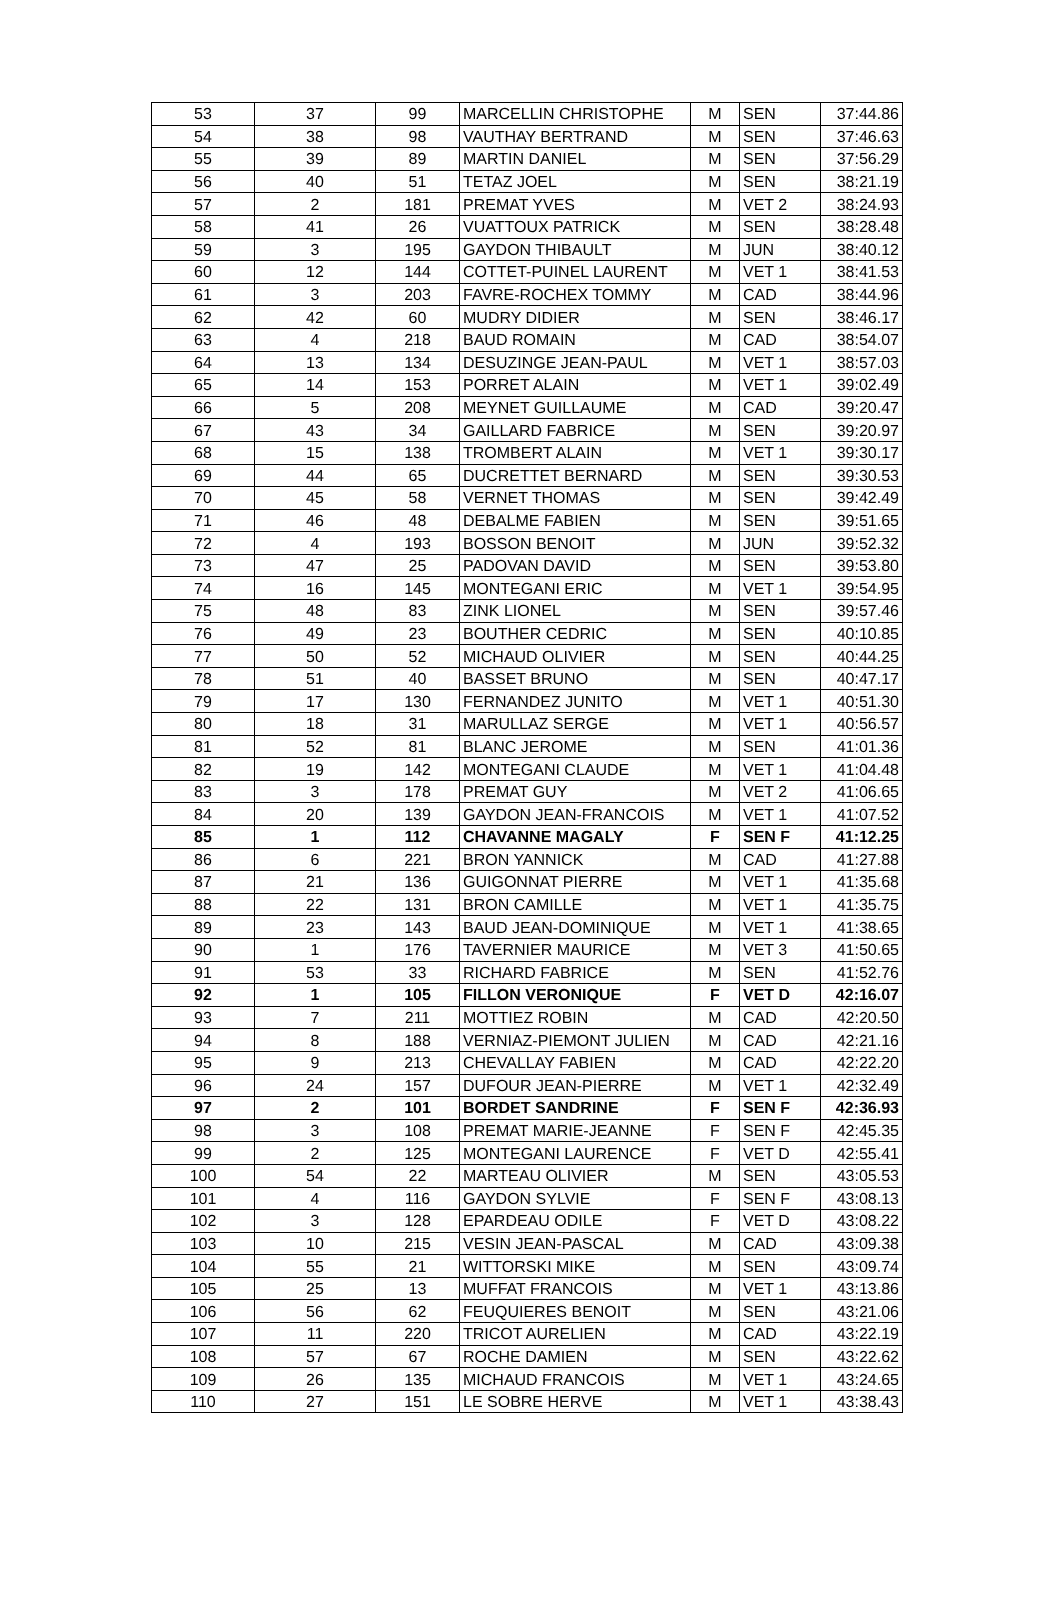| 53 | 37 | 99 | MARCELLIN CHRISTOPHE | M | SEN | 37:44.86 |
| 54 | 38 | 98 | VAUTHAY BERTRAND | M | SEN | 37:46.63 |
| 55 | 39 | 89 | MARTIN DANIEL | M | SEN | 37:56.29 |
| 56 | 40 | 51 | TETAZ JOEL | M | SEN | 38:21.19 |
| 57 | 2 | 181 | PREMAT YVES | M | VET 2 | 38:24.93 |
| 58 | 41 | 26 | VUATTOUX PATRICK | M | SEN | 38:28.48 |
| 59 | 3 | 195 | GAYDON THIBAULT | M | JUN | 38:40.12 |
| 60 | 12 | 144 | COTTET-PUINEL LAURENT | M | VET 1 | 38:41.53 |
| 61 | 3 | 203 | FAVRE-ROCHEX TOMMY | M | CAD | 38:44.96 |
| 62 | 42 | 60 | MUDRY DIDIER | M | SEN | 38:46.17 |
| 63 | 4 | 218 | BAUD ROMAIN | M | CAD | 38:54.07 |
| 64 | 13 | 134 | DESUZINGE JEAN-PAUL | M | VET 1 | 38:57.03 |
| 65 | 14 | 153 | PORRET ALAIN | M | VET 1 | 39:02.49 |
| 66 | 5 | 208 | MEYNET GUILLAUME | M | CAD | 39:20.47 |
| 67 | 43 | 34 | GAILLARD FABRICE | M | SEN | 39:20.97 |
| 68 | 15 | 138 | TROMBERT ALAIN | M | VET 1 | 39:30.17 |
| 69 | 44 | 65 | DUCRETTET BERNARD | M | SEN | 39:30.53 |
| 70 | 45 | 58 | VERNET THOMAS | M | SEN | 39:42.49 |
| 71 | 46 | 48 | DEBALME FABIEN | M | SEN | 39:51.65 |
| 72 | 4 | 193 | BOSSON BENOIT | M | JUN | 39:52.32 |
| 73 | 47 | 25 | PADOVAN DAVID | M | SEN | 39:53.80 |
| 74 | 16 | 145 | MONTEGANI ERIC | M | VET 1 | 39:54.95 |
| 75 | 48 | 83 | ZINK LIONEL | M | SEN | 39:57.46 |
| 76 | 49 | 23 | BOUTHER CEDRIC | M | SEN | 40:10.85 |
| 77 | 50 | 52 | MICHAUD OLIVIER | M | SEN | 40:44.25 |
| 78 | 51 | 40 | BASSET BRUNO | M | SEN | 40:47.17 |
| 79 | 17 | 130 | FERNANDEZ JUNITO | M | VET 1 | 40:51.30 |
| 80 | 18 | 31 | MARULLAZ SERGE | M | VET 1 | 40:56.57 |
| 81 | 52 | 81 | BLANC JEROME | M | SEN | 41:01.36 |
| 82 | 19 | 142 | MONTEGANI CLAUDE | M | VET 1 | 41:04.48 |
| 83 | 3 | 178 | PREMAT GUY | M | VET 2 | 41:06.65 |
| 84 | 20 | 139 | GAYDON JEAN-FRANCOIS | M | VET 1 | 41:07.52 |
| 85 | 1 | 112 | CHAVANNE MAGALY | F | SEN F | 41:12.25 |
| 86 | 6 | 221 | BRON YANNICK | M | CAD | 41:27.88 |
| 87 | 21 | 136 | GUIGONNAT PIERRE | M | VET 1 | 41:35.68 |
| 88 | 22 | 131 | BRON CAMILLE | M | VET 1 | 41:35.75 |
| 89 | 23 | 143 | BAUD JEAN-DOMINIQUE | M | VET 1 | 41:38.65 |
| 90 | 1 | 176 | TAVERNIER MAURICE | M | VET 3 | 41:50.65 |
| 91 | 53 | 33 | RICHARD FABRICE | M | SEN | 41:52.76 |
| 92 | 1 | 105 | FILLON VERONIQUE | F | VET D | 42:16.07 |
| 93 | 7 | 211 | MOTTIEZ ROBIN | M | CAD | 42:20.50 |
| 94 | 8 | 188 | VERNIAZ-PIEMONT JULIEN | M | CAD | 42:21.16 |
| 95 | 9 | 213 | CHEVALLAY FABIEN | M | CAD | 42:22.20 |
| 96 | 24 | 157 | DUFOUR JEAN-PIERRE | M | VET 1 | 42:32.49 |
| 97 | 2 | 101 | BORDET SANDRINE | F | SEN F | 42:36.93 |
| 98 | 3 | 108 | PREMAT MARIE-JEANNE | F | SEN F | 42:45.35 |
| 99 | 2 | 125 | MONTEGANI LAURENCE | F | VET D | 42:55.41 |
| 100 | 54 | 22 | MARTEAU OLIVIER | M | SEN | 43:05.53 |
| 101 | 4 | 116 | GAYDON SYLVIE | F | SEN F | 43:08.13 |
| 102 | 3 | 128 | EPARDEAU ODILE | F | VET D | 43:08.22 |
| 103 | 10 | 215 | VESIN JEAN-PASCAL | M | CAD | 43:09.38 |
| 104 | 55 | 21 | WITTORSKI MIKE | M | SEN | 43:09.74 |
| 105 | 25 | 13 | MUFFAT FRANCOIS | M | VET 1 | 43:13.86 |
| 106 | 56 | 62 | FEUQUIERES BENOIT | M | SEN | 43:21.06 |
| 107 | 11 | 220 | TRICOT AURELIEN | M | CAD | 43:22.19 |
| 108 | 57 | 67 | ROCHE DAMIEN | M | SEN | 43:22.62 |
| 109 | 26 | 135 | MICHAUD FRANCOIS | M | VET 1 | 43:24.65 |
| 110 | 27 | 151 | LE SOBRE HERVE | M | VET 1 | 43:38.43 |